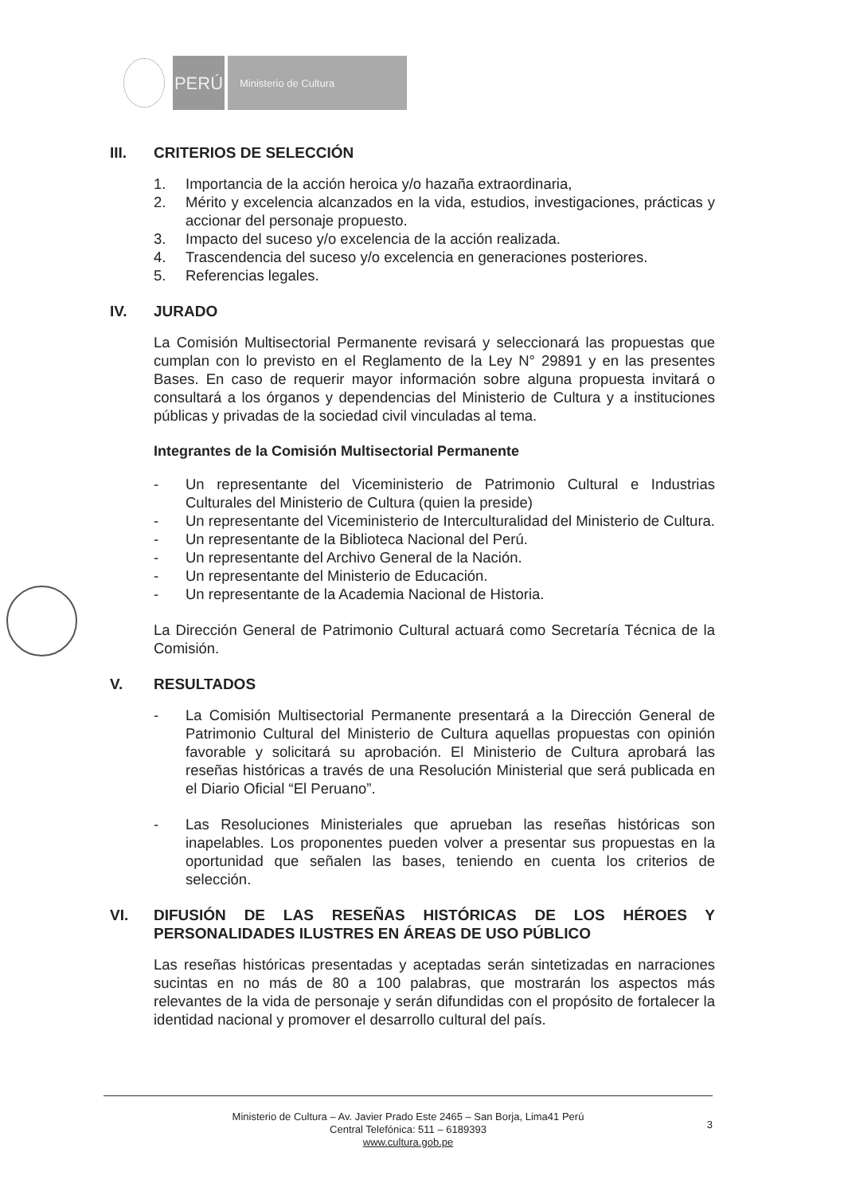PERÚ
Ministerio de Cultura
III. CRITERIOS DE SELECCIÓN
1. Importancia de la acción heroica y/o hazaña extraordinaria,
2. Mérito y excelencia alcanzados en la vida, estudios, investigaciones, prácticas y accionar del personaje propuesto.
3. Impacto del suceso y/o excelencia de la acción realizada.
4. Trascendencia del suceso y/o excelencia en generaciones posteriores.
5. Referencias legales.
IV. JURADO
La Comisión Multisectorial Permanente revisará y seleccionará las propuestas que cumplan con lo previsto en el Reglamento de la Ley N° 29891 y en las presentes Bases. En caso de requerir mayor información sobre alguna propuesta invitará o consultará a los órganos y dependencias del Ministerio de Cultura y a instituciones públicas y privadas de la sociedad civil vinculadas al tema.
Integrantes de la Comisión Multisectorial Permanente
- Un representante del Viceministerio de Patrimonio Cultural e Industrias Culturales del Ministerio de Cultura (quien la preside)
- Un representante del Viceministerio de Interculturalidad del Ministerio de Cultura.
- Un representante de la Biblioteca Nacional del Perú.
- Un representante del Archivo General de la Nación.
- Un representante del Ministerio de Educación.
- Un representante de la Academia Nacional de Historia.
La Dirección General de Patrimonio Cultural actuará como Secretaría Técnica de la Comisión.
V. RESULTADOS
- La Comisión Multisectorial Permanente presentará a la Dirección General de Patrimonio Cultural del Ministerio de Cultura aquellas propuestas con opinión favorable y solicitará su aprobación. El Ministerio de Cultura aprobará las reseñas históricas a través de una Resolución Ministerial que será publicada en el Diario Oficial “El Peruano”.
- Las Resoluciones Ministeriales que aprueban las reseñas históricas son inapelables. Los proponentes pueden volver a presentar sus propuestas en la oportunidad que señalen las bases, teniendo en cuenta los criterios de selección.
VI. DIFUSIÓN DE LAS RESEÑAS HISTÓRICAS DE LOS HÉROES Y PERSONALIDADES ILUSTRES EN ÁREAS DE USO PÚBLICO
Las reseñas históricas presentadas y aceptadas serán sintetizadas en narraciones sucintas en no más de 80 a 100 palabras, que mostrarán los aspectos más relevantes de la vida de personaje y serán difundidas con el propósito de fortalecer la identidad nacional y promover el desarrollo cultural del país.
Ministerio de Cultura – Av. Javier Prado Este 2465 – San Borja, Lima41 Perú
Central Telefónica: 511 – 6189393
www.cultura.gob.pe
3